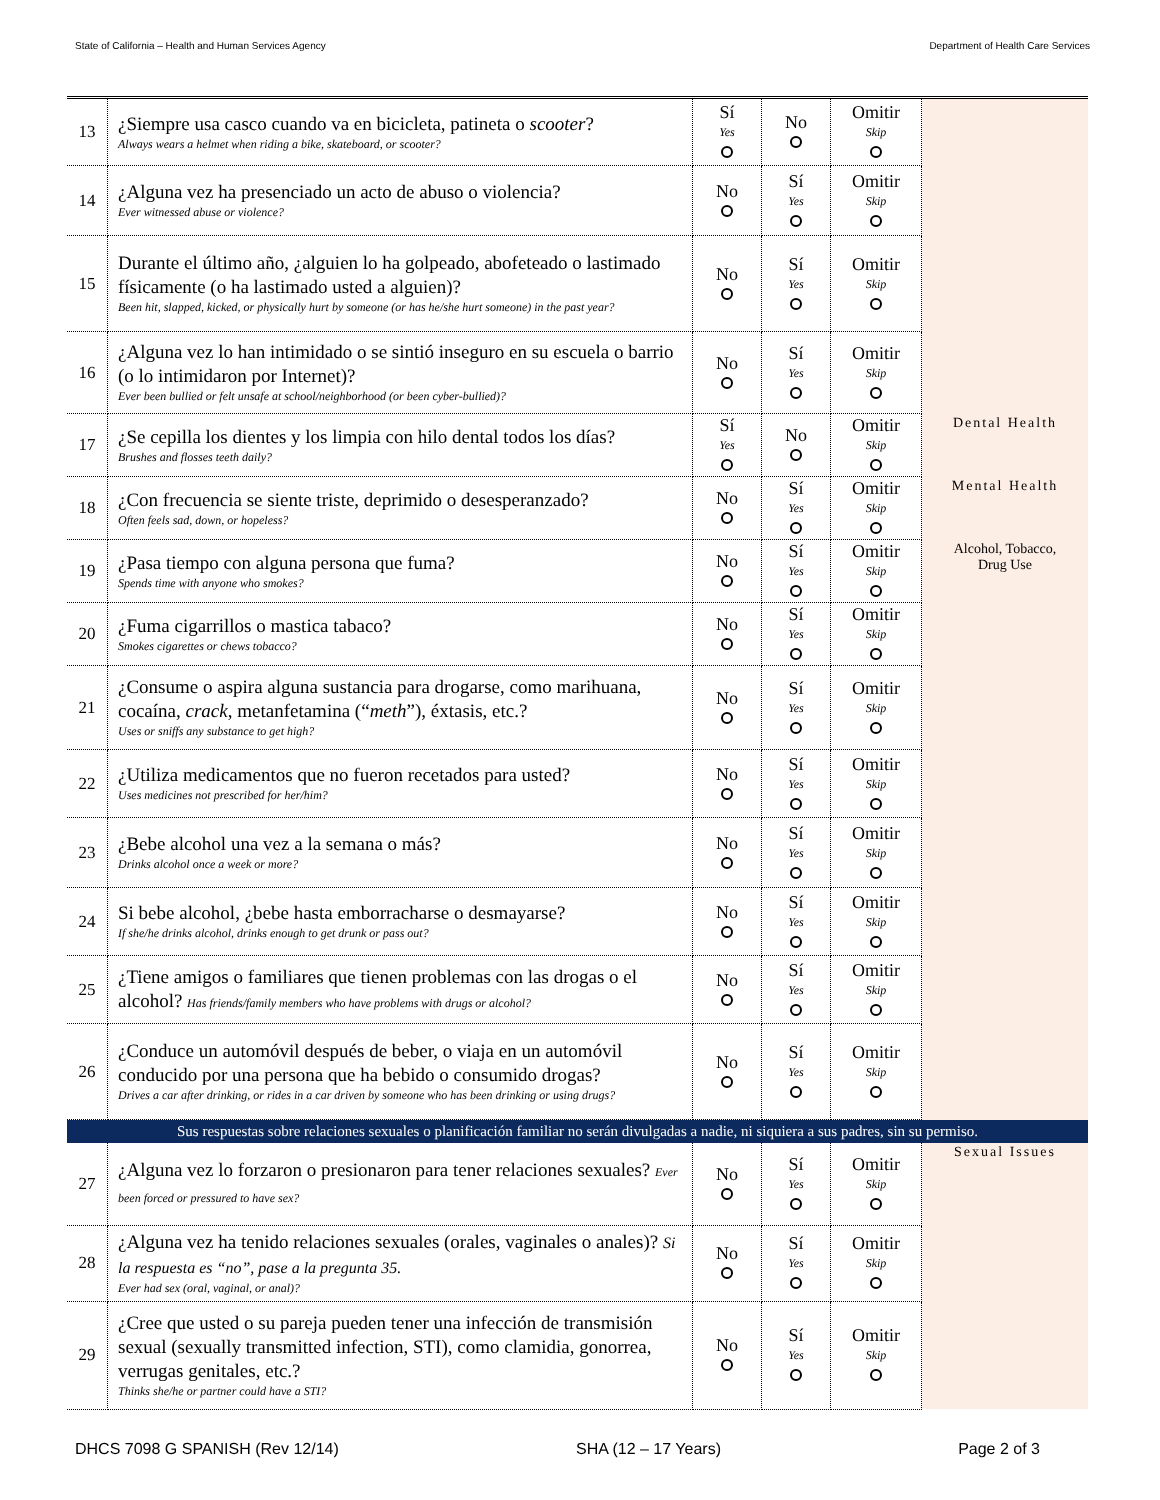State of California – Health and Human Services Agency Department of Health Care Services
| 13 | ¿Siempre usa casco cuando va en bicicleta, patineta o scooter ? Always wears a helmet when riding a bike, skateboard, or scooter? | Sí Yes | No | Omitir Skip | |
| 14 | ¿Alguna vez ha presenciado un acto de abuso o violencia? Ever witnessed abuse or violence? | No | Sí Yes | Omitir Skip | |
| 15 | Durante el último año, ¿alguien lo ha golpeado, abofeteado o lastimado físicamente (o ha lastimado usted a alguien)? Been hit, slapped, kicked, or physically hurt by someone (or has he/she hurt someone) in the past year? | No | Sí Yes | Omitir Skip | |
| 16 | ¿Alguna vez lo han intimidado o se sintió inseguro en su escuela o barrio (o lo intimidaron por Internet)? Ever been bullied or felt unsafe at school/neighborhood (or been cyber-bullied)? | No | Sí Yes | Omitir Skip | |
| 17 | ¿Se cepilla los dientes y los limpia con hilo dental todos los días? Brushes and flosses teeth daily? | Sí Yes | No | Omitir Skip | Dental Health |
| 18 | ¿Con frecuencia se siente triste, deprimido o desesperanzado? Often feels sad, down, or hopeless? | No | Sí Yes | Omitir Skip | Mental Health |
| 19 | ¿Pasa tiempo con alguna persona que fuma? Spends time with anyone who smokes? | No | Sí Yes | Omitir Skip | Alcohol, Tobacco, Drug Use |
| 20 | ¿Fuma cigarrillos o mastica tabaco? Smokes cigarettes or chews tobacco? | No | Sí Yes | Omitir Skip | |
| 21 | ¿Consume o aspira alguna sustancia para drogarse, como marihuana, cocaína, crack , metanfetamina (“ meth ”), éxtasis, etc.? Uses or sniffs any substance to get high? | No | Sí Yes | Omitir Skip | |
| 22 | ¿Utiliza medicamentos que no fueron recetados para usted? Uses medicines not prescribed for her/him? | No | Sí Yes | Omitir Skip | |
| 23 | ¿Bebe alcohol una vez a la semana o más? Drinks alcohol once a week or more? | No | Sí Yes | Omitir Skip | |
| 24 | Si bebe alcohol, ¿bebe hasta emborracharse o desmayarse? If she/he drinks alcohol, drinks enough to get drunk or pass out? | No | Sí Yes | Omitir Skip | |
| 25 | ¿Tiene amigos o familiares que tienen problemas con las drogas o el alcohol? Has friends/family members who have problems with drugs or alcohol? | No | Sí Yes | Omitir Skip | |
| 26 | ¿Conduce un automóvil después de beber, o viaja en un automóvil conducido por una persona que ha bebido o consumido drogas? Drives a car after drinking, or rides in a car driven by someone who has been drinking or using drugs? | No | Sí Yes | Omitir Skip | |
| Sus respuestas sobre relaciones sexuales o planificación familiar no serán divulgadas a nadie, ni siquiera a sus padres, sin su permiso. | | | | | |
| 27 | ¿Alguna vez lo forzaron o presionaron para tener relaciones sexuales? Ever been forced or pressured to have sex? | No | Sí Yes | Omitir Skip | Sexual Issues |
| 28 | ¿Alguna vez ha tenido relaciones sexuales (orales, vaginales o anales)? Si la respuesta es “no”, pase a la pregunta 35. Ever had sex (oral, vaginal, or anal)? | No | Sí Yes | Omitir Skip | |
| 29 | ¿Cree que usted o su pareja pueden tener una infección de transmisión sexual (sexually transmitted infection, STI), como clamidia, gonorrea, verrugas genitales, etc.? Thinks she/he or partner could have a STI? | No | Sí Yes | Omitir Skip | |
DHCS 7098 G SPANISH (Rev 12/14) SHA (12 – 17 Years) Page 2 of 3